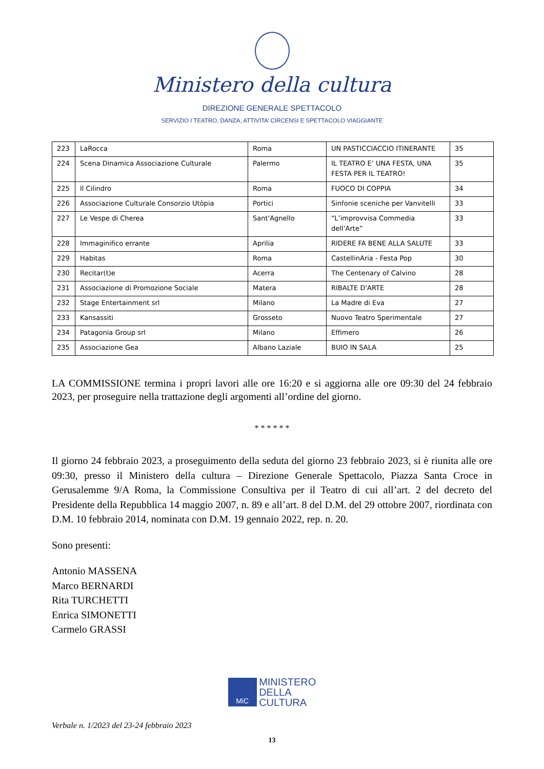Ministero della cultura
DIREZIONE GENERALE SPETTACOLO
SERVIZIO I TEATRO, DANZA, ATTIVITA’ CIRCENSI E SPETTACOLO VIAGGIANTE
| 223 | LaRocca | Roma | UN PASTICCIACCIO ITINERANTE | 35 |
| 224 | Scena Dinamica Associazione Culturale | Palermo | IL TEATRO E’ UNA FESTA, UNA FESTA PER IL TEATRO! | 35 |
| 225 | Il Cilindro | Roma | FUOCO DI COPPIA | 34 |
| 226 | Associazione Culturale Consorzio Utòpia | Portici | Sinfonie sceniche per Vanvitelli | 33 |
| 227 | Le Vespe di Cherea | Sant'Agnello | “L’improvvisa Commedia dell’Arte” | 33 |
| 228 | Immaginifico errante | Aprilia | RIDERE FA BENE ALLA SALUTE | 33 |
| 229 | Habitas | Roma | CastellinAria - Festa Pop | 30 |
| 230 | Recitar(t)e | Acerra | The Centenary of Calvino | 28 |
| 231 | Associazione di Promozione Sociale | Matera | RIBALTE D'ARTE | 28 |
| 232 | Stage Entertainment srl | Milano | La Madre di Eva | 27 |
| 233 | Kansassiti | Grosseto | Nuovo Teatro Sperimentale | 27 |
| 234 | Patagonia Group srl | Milano | Effimero | 26 |
| 235 | Associazione Gea | Albano Laziale | BUIO IN SALA | 25 |
LA COMMISSIONE termina i propri lavori alle ore 16:20 e si aggiorna alle ore 09:30 del 24 febbraio 2023, per proseguire nella trattazione degli argomenti all’ordine del giorno.
* * * * * *
Il giorno 24 febbraio 2023, a proseguimento della seduta del giorno 23 febbraio 2023, si è riunita alle ore 09:30, presso il Ministero della cultura – Direzione Generale Spettacolo, Piazza Santa Croce in Gerusalemme 9/A Roma, la Commissione Consultiva per il Teatro di cui all’art. 2 del decreto del Presidente della Repubblica 14 maggio 2007, n. 89 e all’art. 8 del D.M. del 29 ottobre 2007, riordinata con D.M. 10 febbraio 2014, nominata con D.M. 19 gennaio 2022, rep. n. 20.
Sono presenti:
Antonio MASSENA
Marco BERNARDI
Rita TURCHETTI
Enrica SIMONETTI
Carmelo GRASSI
MiC MINISTERO
DELLA
CULTURA
Verbale n. 1/2023 del 23-24 febbraio 2023
13